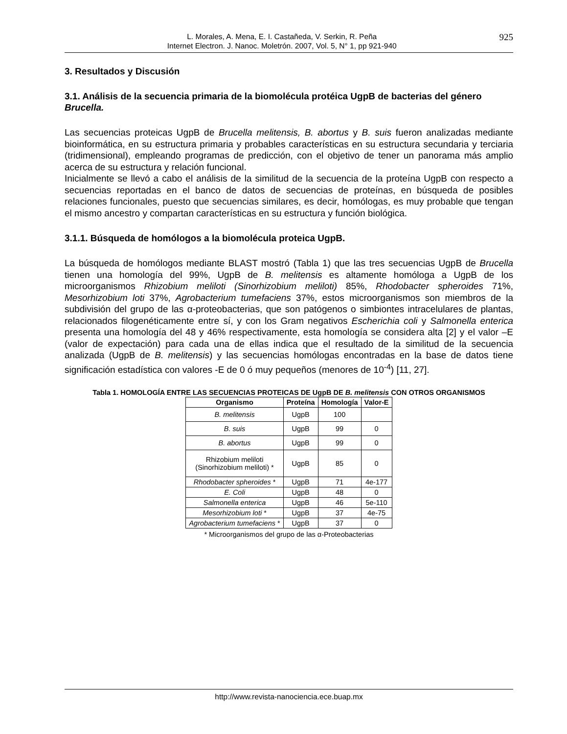L. Morales, A. Mena, E. I. Castañeda, V. Serkin, R. Peña
Internet Electron. J. Nanoc. Moletrón. 2007, Vol. 5, N° 1, pp 921-940
925
3. Resultados y Discusión
3.1. Análisis de la secuencia primaria de la biomolécula protéica UgpB de bacterias del género Brucella.
Las secuencias proteicas UgpB de Brucella melitensis, B. abortus y B. suis fueron analizadas mediante bioinformática, en su estructura primaria y probables características en su estructura secundaria y terciaria (tridimensional), empleando programas de predicción, con el objetivo de tener un panorama más amplio acerca de su estructura y relación funcional.
Inicialmente se llevó a cabo el análisis de la similitud de la secuencia de la proteína UgpB con respecto a secuencias reportadas en el banco de datos de secuencias de proteínas, en búsqueda de posibles relaciones funcionales, puesto que secuencias similares, es decir, homólogas, es muy probable que tengan el mismo ancestro y compartan características en su estructura y función biológica.
3.1.1. Búsqueda de homólogos a la biomolécula proteica UgpB.
La búsqueda de homólogos mediante BLAST mostró (Tabla 1) que las tres secuencias UgpB de Brucella tienen una homología del 99%, UgpB de B. melitensis es altamente homóloga a UgpB de los microorganismos Rhizobium meliloti (Sinorhizobium meliloti) 85%, Rhodobacter spheroides 71%, Mesorhizobium loti 37%, Agrobacterium tumefaciens 37%, estos microorganismos son miembros de la subdivisión del grupo de las α-proteobacterias, que son patógenos o simbiontes intracelulares de plantas, relacionados filogenéticamente entre sí, y con los Gram negativos Escherichia coli y Salmonella enterica presenta una homología del 48 y 46% respectivamente, esta homología se considera alta [2] y el valor –E (valor de expectación) para cada una de ellas indica que el resultado de la similitud de la secuencia analizada (UgpB de B. melitensis) y las secuencias homólogas encontradas en la base de datos tiene significación estadística con valores -E de 0 ó muy pequeños (menores de 10<sup>-4</sup>) [11, 27].
Tabla 1. HOMOLOGÍA ENTRE LAS SECUENCIAS PROTEICAS DE UgpB DE B. melitensis CON OTROS ORGANISMOS
| Organismo | Proteína | Homología | Valor-E |
| --- | --- | --- | --- |
| B. melitensis | UgpB | 100 | |
| B. suis | UgpB | 99 | 0 |
| B. abortus | UgpB | 99 | 0 |
| Rhizobium meliloti (Sinorhizobium meliloti) * | UgpB | 85 | 0 |
| Rhodobacter spheroides * | UgpB | 71 | 4e-177 |
| E. Coli | UgpB | 48 | 0 |
| Salmonella enterica | UgpB | 46 | 5e-110 |
| Mesorhizobium loti * | UgpB | 37 | 4e-75 |
| Agrobacterium tumefaciens * | UgpB | 37 | 0 |
* Microorganismos del grupo de las α-Proteobacterias
http://www.revista-nanociencia.ece.buap.mx